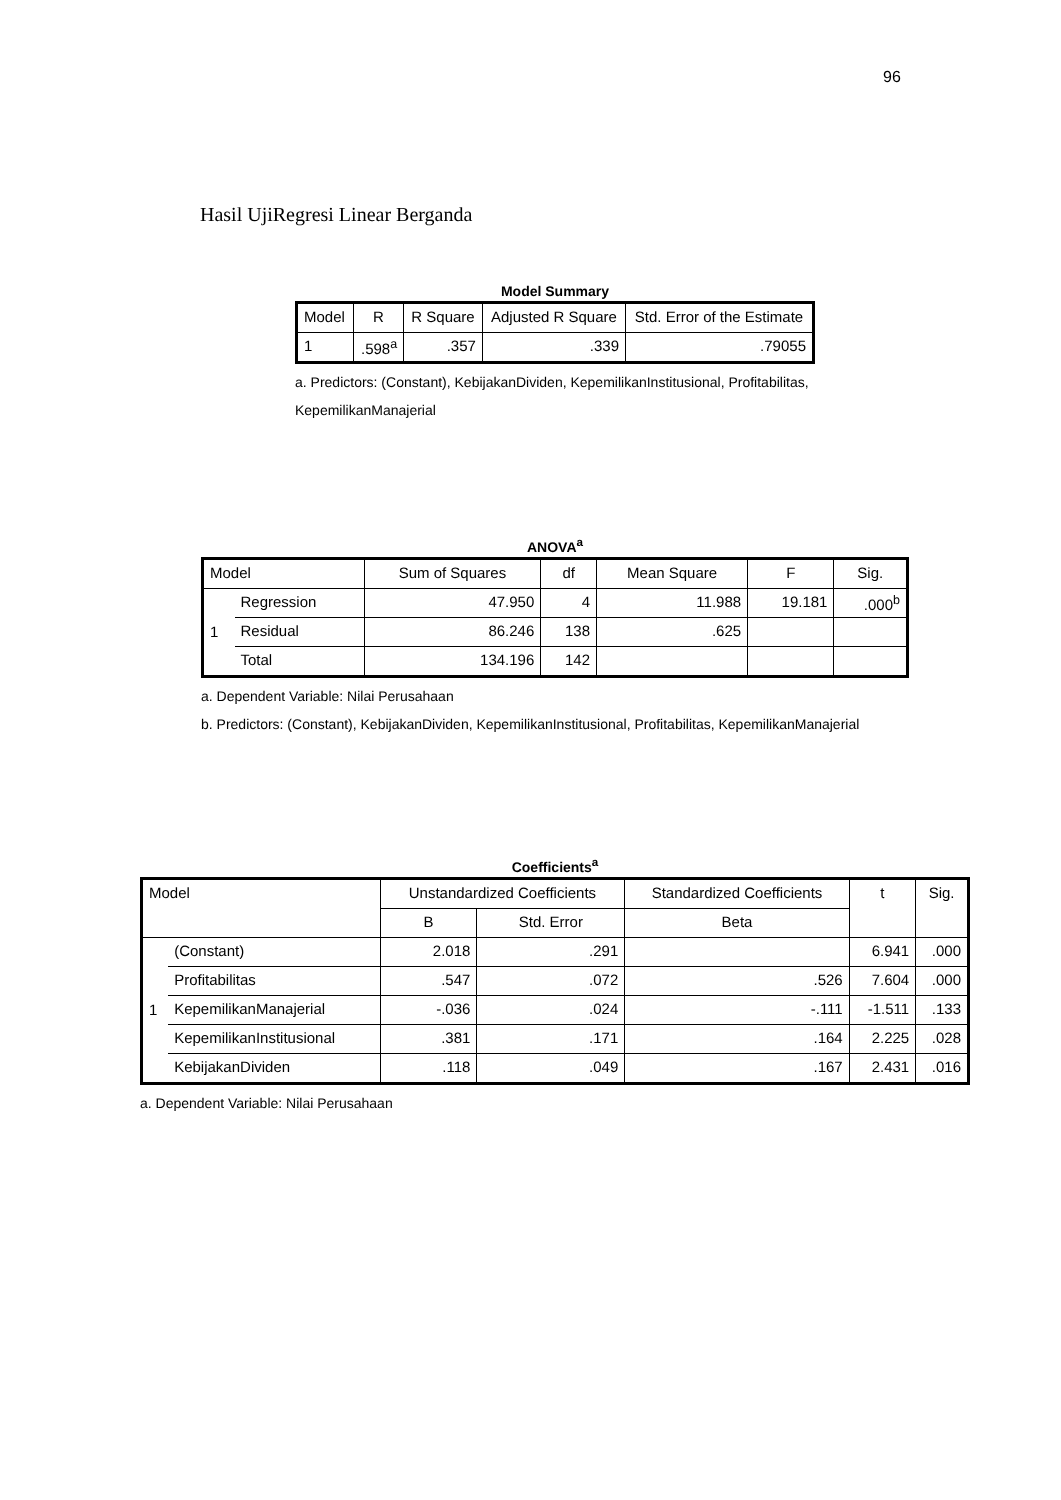96
Hasil UjiRegresi Linear Berganda
Model Summary
| Model | R | R Square | Adjusted R Square | Std. Error of the Estimate |
| --- | --- | --- | --- | --- |
| 1 | .598<sup>a</sup> | .357 | .339 | .79055 |
a. Predictors: (Constant), KebijakanDividen, KepemilikanInstitusional, Profitabilitas, KepemilikanManajerial
ANOVA<sup>a</sup>
| Model | | Sum of Squares | df | Mean Square | F | Sig. |
| --- | --- | --- | --- | --- | --- | --- |
| 1 | Regression | 47.950 | 4 | 11.988 | 19.181 | .000<sup>b</sup> |
| | Residual | 86.246 | 138 | .625 | | |
| | Total | 134.196 | 142 | | | |
a. Dependent Variable: Nilai Perusahaan
b. Predictors: (Constant), KebijakanDividen, KepemilikanInstitusional, Profitabilitas, KepemilikanManajerial
Coefficients<sup>a</sup>
| Model | | Unstandardized Coefficients | | Standardized Coefficients | t | Sig. |
| --- | --- | --- | --- | --- | --- | --- |
| | | B | Std. Error | Beta | | |
| 1 | (Constant) | 2.018 | .291 | | 6.941 | .000 |
| | Profitabilitas | .547 | .072 | .526 | 7.604 | .000 |
| | KepemilikanManajerial | -.036 | .024 | -.111 | -1.511 | .133 |
| | KepemilikanInstitusional | .381 | .171 | .164 | 2.225 | .028 |
| | KebijakanDividen | .118 | .049 | .167 | 2.431 | .016 |
a. Dependent Variable: Nilai Perusahaan